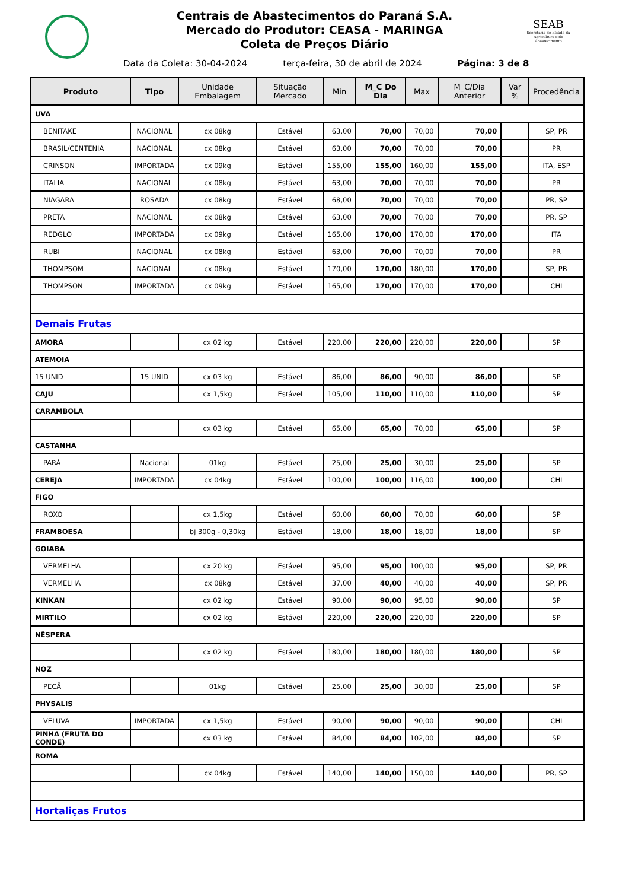SEAB
Secretaria de Estado da Agricultura e do Abastecimento
Centrais de Abastecimentos do Paraná S.A.
Mercado do Produtor: CEASA - MARINGA
Coleta de Preços Diário
Data da Coleta: 30-04-2024 terça-feira, 30 de abril de 2024 Página: 3 de 8
| Produto | Tipo | Unidade Embalagem | Situação Mercado | Min | M_C Do Dia | Max | M_C/Dia Anterior | Var % | Procedência |
| --- | --- | --- | --- | --- | --- | --- | --- | --- | --- |
| UVA | | | | | | | | | |
| BENITAKE | NACIONAL | cx 08kg | Estável | 63,00 | 70,00 | 70,00 | 70,00 | | SP, PR |
| BRASIL/CENTENIA | NACIONAL | cx 08kg | Estável | 63,00 | 70,00 | 70,00 | 70,00 | | PR |
| CRINSON | IMPORTADA | cx 09kg | Estável | 155,00 | 155,00 | 160,00 | 155,00 | | ITA, ESP |
| ITALIA | NACIONAL | cx 08kg | Estável | 63,00 | 70,00 | 70,00 | 70,00 | | PR |
| NIAGARA | ROSADA | cx 08kg | Estável | 68,00 | 70,00 | 70,00 | 70,00 | | PR, SP |
| PRETA | NACIONAL | cx 08kg | Estável | 63,00 | 70,00 | 70,00 | 70,00 | | PR, SP |
| REDGLO | IMPORTADA | cx 09kg | Estável | 165,00 | 170,00 | 170,00 | 170,00 | | ITA |
| RUBI | NACIONAL | cx 08kg | Estável | 63,00 | 70,00 | 70,00 | 70,00 | | PR |
| THOMPSOM | NACIONAL | cx 08kg | Estável | 170,00 | 170,00 | 180,00 | 170,00 | | SP, PB |
| THOMPSON | IMPORTADA | cx 09kg | Estável | 165,00 | 170,00 | 170,00 | 170,00 | | CHI |
| Demais Frutas | | | | | | | | | |
| AMORA | | cx 02 kg | Estável | 220,00 | 220,00 | 220,00 | 220,00 | | SP |
| ATEMOIA | | | | | | | | | |
| 15 UNID | 15 UNID | cx 03 kg | Estável | 86,00 | 86,00 | 90,00 | 86,00 | | SP |
| CAJU | | cx 1,5kg | Estável | 105,00 | 110,00 | 110,00 | 110,00 | | SP |
| CARAMBOLA | | | | | | | | | |
| | | cx 03 kg | Estável | 65,00 | 65,00 | 70,00 | 65,00 | | SP |
| CASTANHA | | | | | | | | | |
| PARÁ | Nacional | 01kg | Estável | 25,00 | 25,00 | 30,00 | 25,00 | | SP |
| CEREJA | IMPORTADA | cx 04kg | Estável | 100,00 | 100,00 | 116,00 | 100,00 | | CHI |
| FIGO | | | | | | | | | |
| ROXO | | cx 1,5kg | Estável | 60,00 | 60,00 | 70,00 | 60,00 | | SP |
| FRAMBOESA | | bj 300g - 0,30kg | Estável | 18,00 | 18,00 | 18,00 | 18,00 | | SP |
| GOIABA | | | | | | | | | |
| VERMELHA | | cx 20 kg | Estável | 95,00 | 95,00 | 100,00 | 95,00 | | SP, PR |
| VERMELHA | | cx 08kg | Estável | 37,00 | 40,00 | 40,00 | 40,00 | | SP, PR |
| KINKAN | | cx 02 kg | Estável | 90,00 | 90,00 | 95,00 | 90,00 | | SP |
| MIRTILO | | cx 02 kg | Estável | 220,00 | 220,00 | 220,00 | 220,00 | | SP |
| NÊSPERA | | | | | | | | | |
| | | cx 02 kg | Estável | 180,00 | 180,00 | 180,00 | 180,00 | | SP |
| NOZ | | | | | | | | | |
| PECÃ | | 01kg | Estável | 25,00 | 25,00 | 30,00 | 25,00 | | SP |
| PHYSALIS | | | | | | | | | |
| VELUVA | IMPORTADA | cx 1,5kg | Estável | 90,00 | 90,00 | 90,00 | 90,00 | | CHI |
| PINHA (FRUTA DO CONDE) | | cx 03 kg | Estável | 84,00 | 84,00 | 102,00 | 84,00 | | SP |
| ROMA | | | | | | | | | |
| | | cx 04kg | Estável | 140,00 | 140,00 | 150,00 | 140,00 | | PR, SP |
| Hortaliças Frutos | | | | | | | | | |